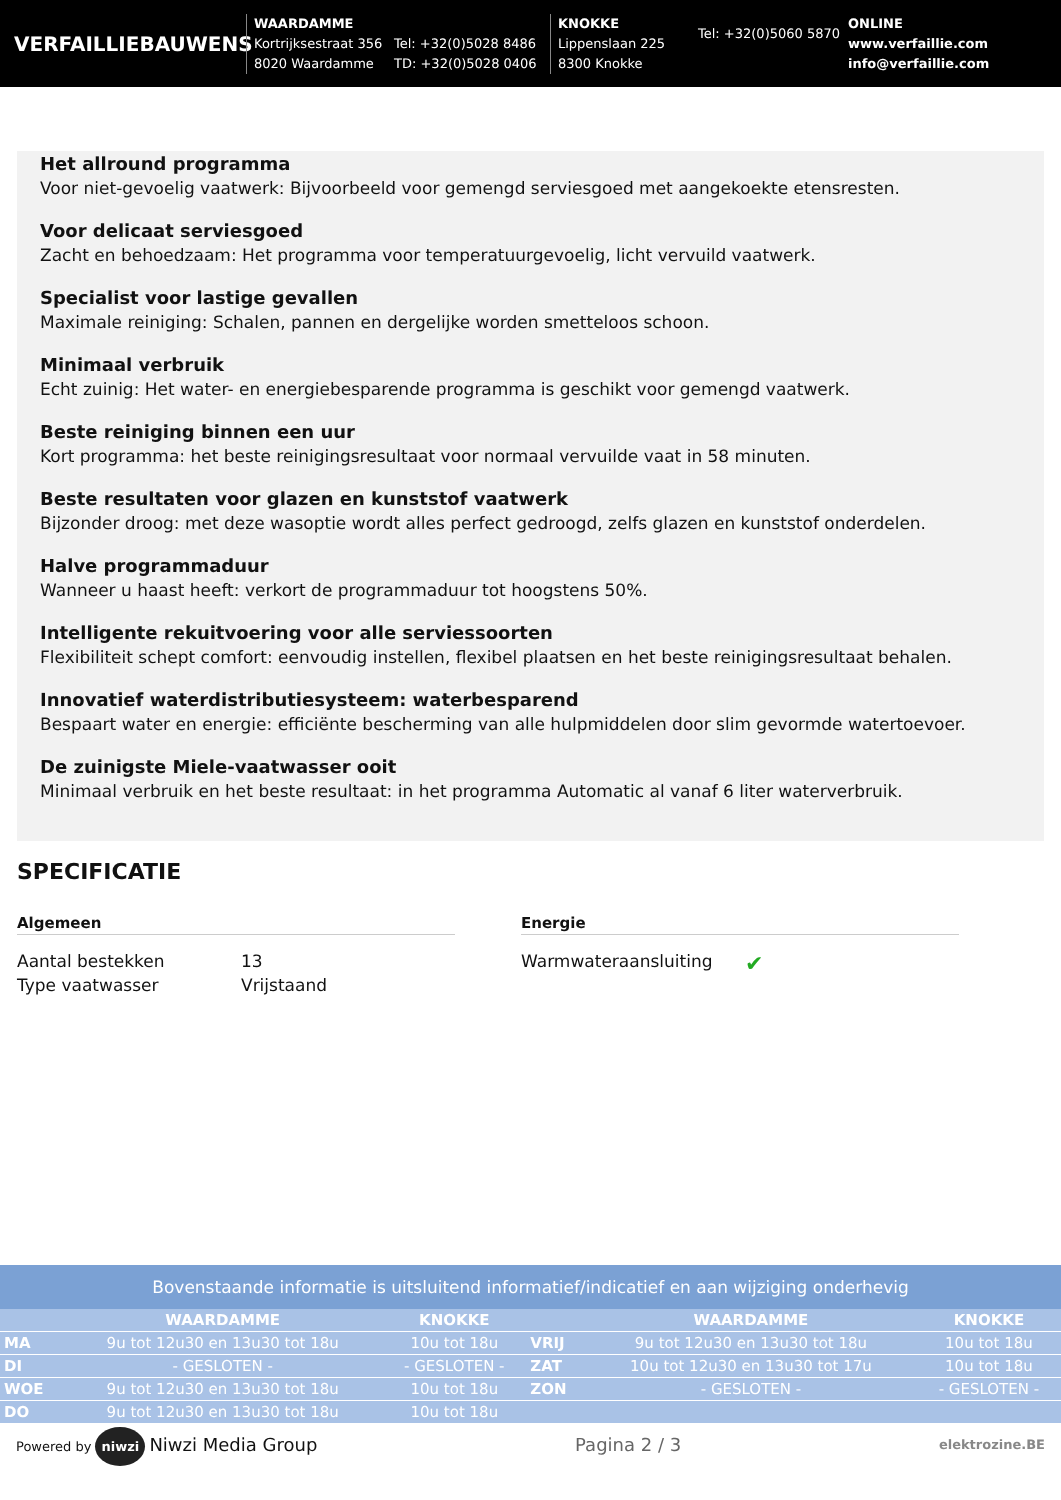VERFAILLIEBAUWENS
WAARDAMME
Kortrijksestraat 356
8020 Waardamme
Tel: +32(0)5028 8486
TD: +32(0)5028 0406
KNOKKE
Lippenslaan 225
8300 Knokke
Tel: +32(0)5060 5870
ONLINE
www.verfaillie.com
info@verfaillie.com
Het allround programma
Voor niet-gevoelig vaatwerk: Bijvoorbeeld voor gemengd serviesgoed met aangekoekte etensresten.
Voor delicaat serviesgoed
Zacht en behoedzaam: Het programma voor temperatuurgevoelig, licht vervuild vaatwerk.
Specialist voor lastige gevallen
Maximale reiniging: Schalen, pannen en dergelijke worden smetteloos schoon.
Minimaal verbruik
Echt zuinig: Het water- en energiebesparende programma is geschikt voor gemengd vaatwerk.
Beste reiniging binnen een uur
Kort programma: het beste reinigingsresultaat voor normaal vervuilde vaat in 58 minuten.
Beste resultaten voor glazen en kunststof vaatwerk
Bijzonder droog: met deze wasoptie wordt alles perfect gedroogd, zelfs glazen en kunststof onderdelen.
Halve programmaduur
Wanneer u haast heeft: verkort de programmaduur tot hoogstens 50%.
Intelligente rekuitvoering voor alle serviessoorten
Flexibiliteit schept comfort: eenvoudig instellen, flexibel plaatsen en het beste reinigingsresultaat behalen.
Innovatief waterdistributiesysteem: waterbesparend
Bespaart water en energie: efficiënte bescherming van alle hulpmiddelen door slim gevormde watertoevoer.
De zuinigste Miele-vaatwasser ooit
Minimaal verbruik en het beste resultaat: in het programma Automatic al vanaf 6 liter waterverbruik.
SPECIFICATIE
Algemeen
| Aantal bestekken | 13 |
| Type vaatwasser | Vrijstaand |
Energie
| Warmwateraansluiting | ✔ |
Bovenstaande informatie is uitsluitend informatief/indicatief en aan wijziging onderhevig
| | WAARDAMME | KNOKKE | | WAARDAMME | KNOKKE |
| --- | --- | --- | --- | --- | --- |
| MA | 9u tot 12u30 en 13u30 tot 18u | 10u tot 18u | VRIJ | 9u tot 12u30 en 13u30 tot 18u | 10u tot 18u |
| DI | - GESLOTEN - | - GESLOTEN - | ZAT | 10u tot 12u30 en 13u30 tot 17u | 10u tot 18u |
| WOE | 9u tot 12u30 en 13u30 tot 18u | 10u tot 18u | ZON | - GESLOTEN - | - GESLOTEN - |
| DO | 9u tot 12u30 en 13u30 tot 18u | 10u tot 18u | | | |
Powered by niwzi Niwzi Media Group Pagina 2 / 3 elektrozine.BE